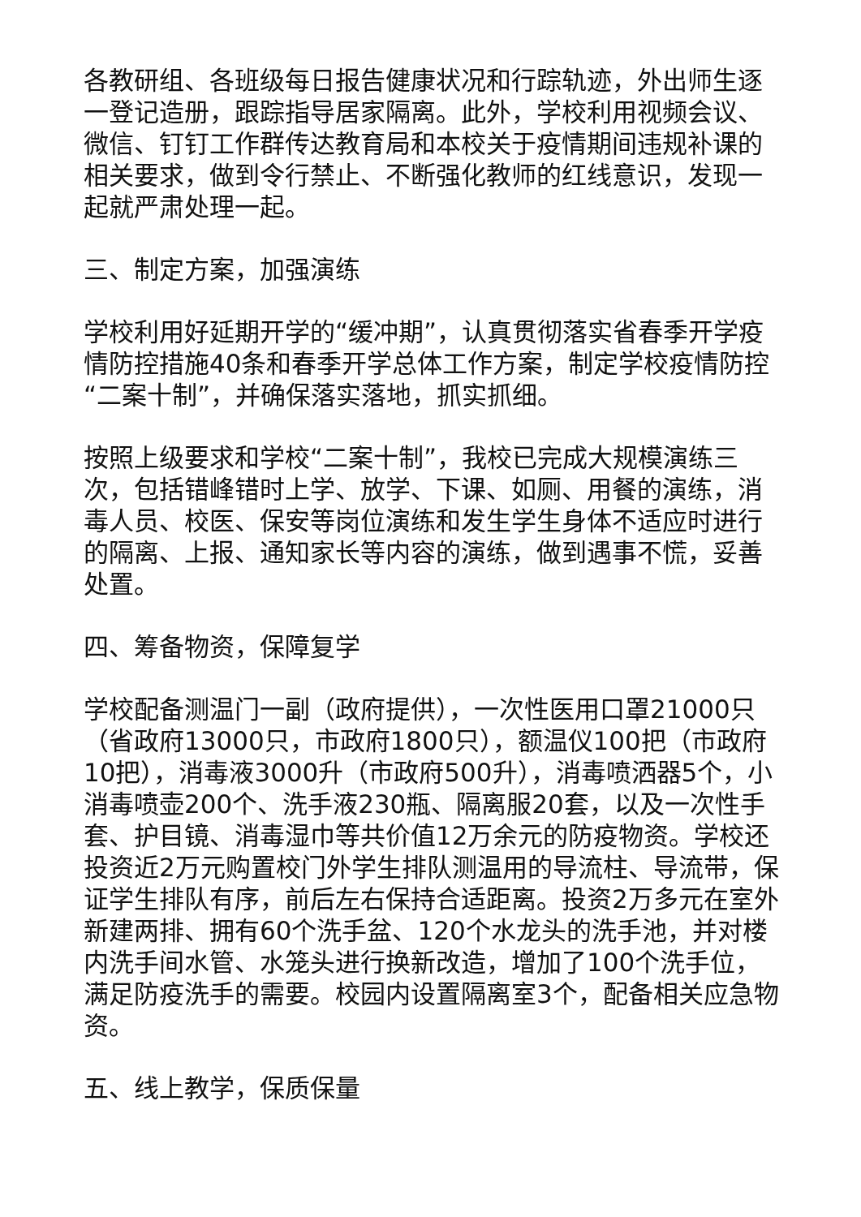各教研组、各班级每日报告健康状况和行踪轨迹，外出师生逐一登记造册，跟踪指导居家隔离。此外，学校利用视频会议、微信、钉钉工作群传达教育局和本校关于疫情期间违规补课的相关要求，做到令行禁止、不断强化教师的红线意识，发现一起就严肃处理一起。
三、制定方案，加强演练
学校利用好延期开学的“缓冲期”，认真贯彻落实省春季开学疫情防控措施40条和春季开学总体工作方案，制定学校疫情防控“二案十制”，并确保落实落地，抓实抓细。
按照上级要求和学校“二案十制”，我校已完成大规模演练三次，包括错峰错时上学、放学、下课、如厕、用餐的演练，消毒人员、校医、保安等岗位演练和发生学生身体不适应时进行的隔离、上报、通知家长等内容的演练，做到遇事不慌，妥善处置。
四、筹备物资，保障复学
学校配备测温门一副（政府提供），一次性医用口罩21000只（省政府13000只，市政府1800只），额温仪100把（市政府10把），消毒液3000升（市政府500升），消毒喷洒器5个，小消毒喷壶200个、洗手液230瓶、隔离服20套，以及一次性手套、护目镜、消毒湿巾等共价值12万余元的防疫物资。学校还投资近2万元购置校门外学生排队测温用的导流柱、导流带，保证学生排队有序，前后左右保持合适距离。投资2万多元在室外新建两排、拥有60个洗手盆、120个水龙头的洗手池，并对楼内洗手间水管、水笼头进行换新改造，增加了100个洗手位，满足防疫洗手的需要。校园内设置隔离室3个，配备相关应急物资。
五、线上教学，保质保量